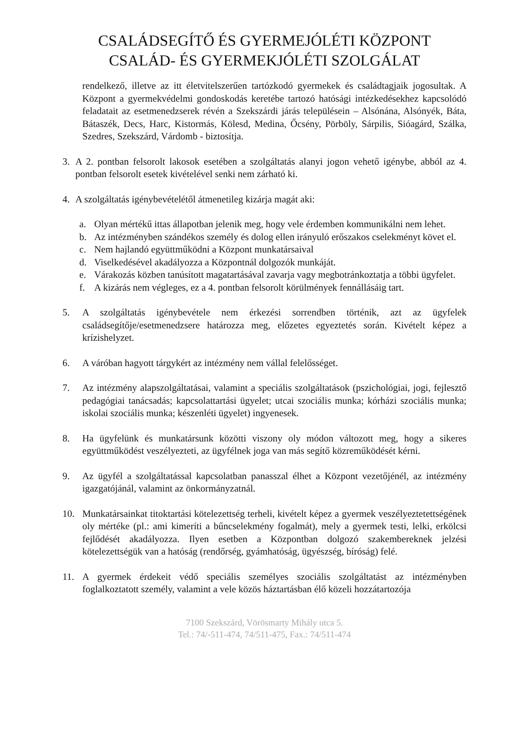CSALÁDSEGÍTŐ ÉS GYERMEJÓLÉTI KÖZPONT
CSALÁD- ÉS GYERMEKJÓLÉTI SZOLGÁLAT
rendelkező, illetve az itt életvitelszerűen tartózkodó gyermekek és családtagjaik jogosultak. A Központ a gyermekvédelmi gondoskodás keretébe tartozó hatósági intézkedésekhez kapcsolódó feladatait az esetmenedzserek révén a Szekszárdi járás településein – Alsónána, Alsónyék, Báta, Bátaszék, Decs, Harc, Kistormás, Kölesd, Medina, Őcsény, Pörböly, Sárpilis, Sióagárd, Szálka, Szedres, Szekszárd, Várdomb - biztosítja.
3. A 2. pontban felsorolt lakosok esetében a szolgáltatás alanyi jogon vehető igénybe, abból az 4. pontban felsorolt esetek kivételével senki nem zárható ki.
4. A szolgáltatás igénybevételétől átmenetileg kizárja magát aki:
a. Olyan mértékű ittas állapotban jelenik meg, hogy vele érdemben kommunikálni nem lehet.
b. Az intézményben szándékos személy és dolog ellen irányuló erőszakos cselekményt követ el.
c. Nem hajlandó együttműködni a Központ munkatársaival
d. Viselkedésével akadályozza a Központnál dolgozók munkáját.
e. Várakozás közben tanúsított magatartásával zavarja vagy megbotránkoztatja a többi ügyfelet.
f. A kizárás nem végleges, ez a 4. pontban felsorolt körülmények fennállásáig tart.
5. A szolgáltatás igénybevétele nem érkezési sorrendben történik, azt az ügyfelek családsegítője/esetmenedzsere határozza meg, előzetes egyeztetés során. Kivételt képez a krízishelyzet.
6. A váróban hagyott tárgykért az intézmény nem vállal felelősséget.
7. Az intézmény alapszolgáltatásai, valamint a speciális szolgáltatások (pszichológiai, jogi, fejlesztő pedagógiai tanácsadás; kapcsolattartási ügyelet; utcai szociális munka; kórházi szociális munka; iskolai szociális munka; készenléti ügyelet) ingyenesek.
8. Ha ügyfelünk és munkatársunk közötti viszony oly módon változott meg, hogy a sikeres együttműködést veszélyezteti, az ügyfélnek joga van más segítő közreműködését kérni.
9. Az ügyfél a szolgáltatással kapcsolatban panasszal élhet a Központ vezetőjénél, az intézmény igazgatójánál, valamint az önkormányzatnál.
10. Munkatársainkat titoktartási kötelezettség terheli, kivételt képez a gyermek veszélyeztetettségének oly mértéke (pl.: ami kimeríti a bűncselekmény fogalmát), mely a gyermek testi, lelki, erkölcsi fejlődését akadályozza. Ilyen esetben a Központban dolgozó szakembereknek jelzési kötelezettségük van a hatóság (rendőrség, gyámhatóság, ügyészség, bíróság) felé.
11. A gyermek érdekeit védő speciális személyes szociális szolgáltatást az intézményben foglalkoztatott személy, valamint a vele közös háztartásban élő közeli hozzátartozója
7100 Szekszárd, Vörösmarty Mihály utca 5.
Tel.: 74/-511-474, 74/511-475, Fax.: 74/511-474